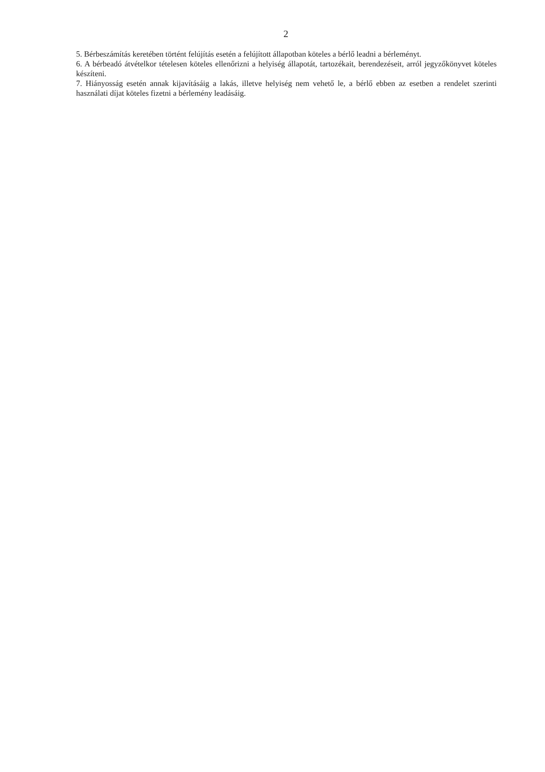2
5. Bérbeszámítás keretében történt felújítás esetén a felújított állapotban köteles a bérlő leadni a bérleményt.
6. A bérbeadó átvételkor tételesen köteles ellenőrizni a helyiség állapotát, tartozékait, berendezéseit, arról jegyzőkönyvet köteles készíteni.
7. Hiányosság esetén annak kijavításáig a lakás, illetve helyiség nem vehető le, a bérlő ebben az esetben a rendelet szerinti használati díjat köteles fizetni a bérlemény leadásáig.